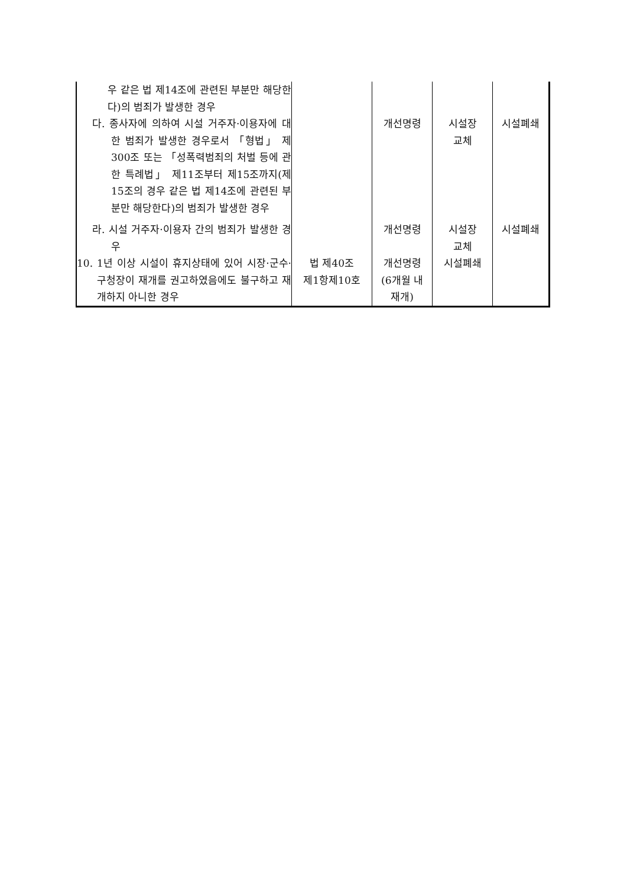| 우 같은 법 제14조에 관련된 부분만 해당한다)의 범죄가 발생한 경우 다. 종사자에 의하여 시설 거주자·이용자에 대한 범죄가 발생한 경우로서 「형법」 제300조 또는 「성폭력범죄의 처벌 등에 관한 특례법」 제11조부터 제15조까지(제15조의 경우 같은 법 제14조에 관련된 부분만 해당한다)의 범죄가 발생한 경우 | | 개선명령 | 시설장 교체 | 시설폐쇄 |
| 라. 시설 거주자·이용자 간의 범죄가 발생한 경우 | | 개선명령 | 시설장 교체 | 시설폐쇄 |
| 10. 1년 이상 시설이 휴지상태에 있어 시장·군수·구청장이 재개를 권고하였음에도 불구하고 재개하지 아니한 경우 | 법 제40조 제1항제10호 | 개선명령 (6개월 내 재개) | 시설폐쇄 | |